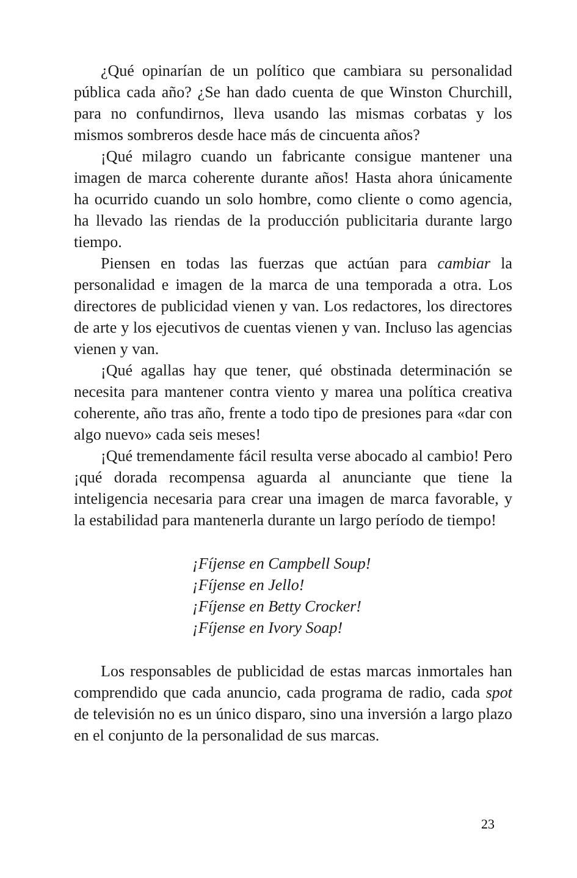¿Qué opinarían de un político que cambiara su personalidad pública cada año? ¿Se han dado cuenta de que Winston Churchill, para no confundirnos, lleva usando las mismas corbatas y los mismos sombreros desde hace más de cincuenta años?
¡Qué milagro cuando un fabricante consigue mantener una imagen de marca coherente durante años! Hasta ahora únicamente ha ocurrido cuando un solo hombre, como cliente o como agencia, ha llevado las riendas de la producción publicitaria durante largo tiempo.
Piensen en todas las fuerzas que actúan para cambiar la personalidad e imagen de la marca de una temporada a otra. Los directores de publicidad vienen y van. Los redactores, los directores de arte y los ejecutivos de cuentas vienen y van. Incluso las agencias vienen y van.
¡Qué agallas hay que tener, qué obstinada determinación se necesita para mantener contra viento y marea una política creativa coherente, año tras año, frente a todo tipo de presiones para «dar con algo nuevo» cada seis meses!
¡Qué tremendamente fácil resulta verse abocado al cambio! Pero ¡qué dorada recompensa aguarda al anunciante que tiene la inteligencia necesaria para crear una imagen de marca favorable, y la estabilidad para mantenerla durante un largo período de tiempo!
¡Fíjense en Campbell Soup!
¡Fíjense en Jello!
¡Fíjense en Betty Crocker!
¡Fíjense en Ivory Soap!
Los responsables de publicidad de estas marcas inmortales han comprendido que cada anuncio, cada programa de radio, cada spot de televisión no es un único disparo, sino una inversión a largo plazo en el conjunto de la personalidad de sus marcas.
23